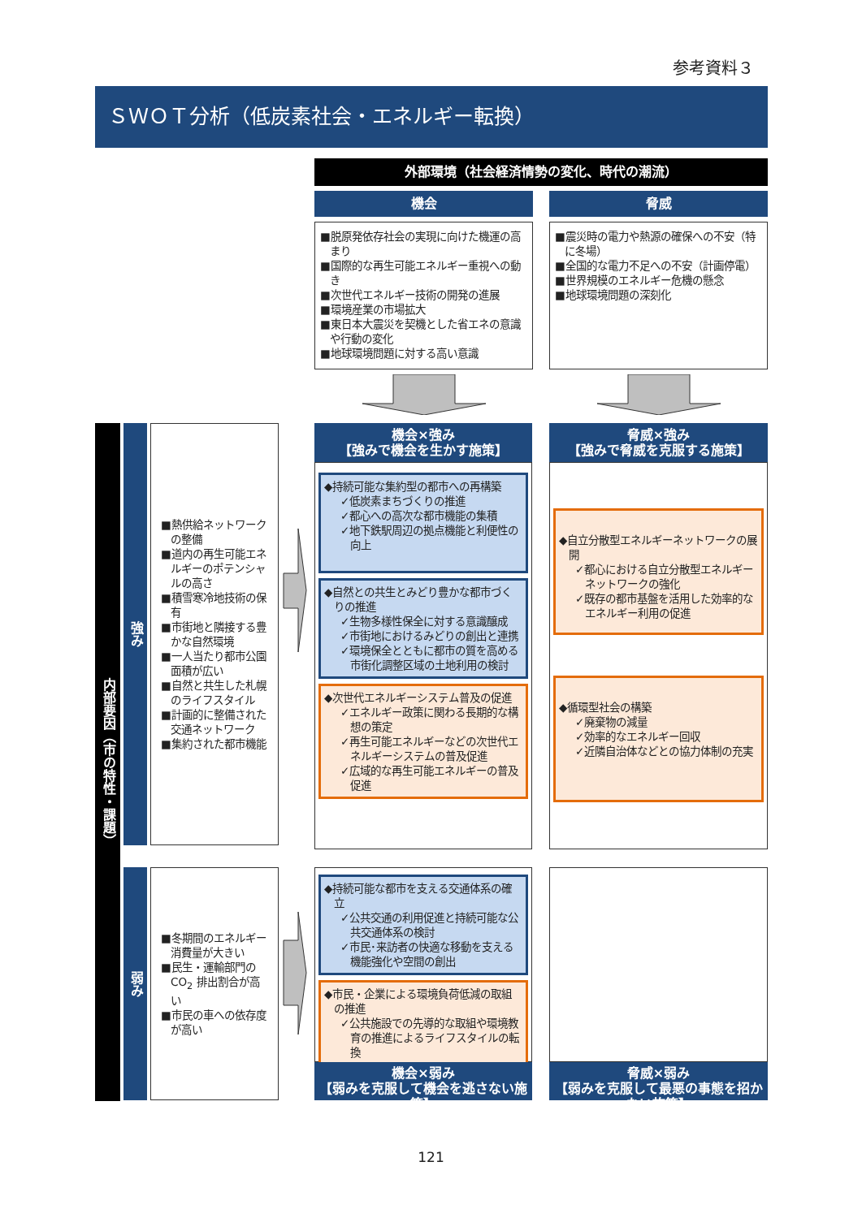参考資料３
ＳＷＯＴ分析（低炭素社会・エネルギー転換）
外部環境（社会経済情勢の変化、時代の潮流）
機会
■脱原発依存社会の実現に向けた機運の高まり
■国際的な再生可能エネルギー重視への動き
■次世代エネルギー技術の開発の進展
■環境産業の市場拡大
■東日本大震災を契機とした省エネの意識や行動の変化
■地球環境問題に対する高い意識
脅威
■震災時の電力や熱源の確保への不安（特に冬場）
■全国的な電力不足への不安（計画停電）
■世界規模のエネルギー危機の懸念
■地球環境問題の深刻化
内部要因（市の特性・課題）
強み
■熱供給ネットワークの整備
■道内の再生可能エネルギーのポテンシャルの高さ
■積雪寒冷地技術の保有
■市街地と隣接する豊かな自然環境
■一人当たり都市公園面積が広い
■自然と共生した札幌のライフスタイル
■計画的に整備された交通ネットワーク
■集約された都市機能
機会×強み
【強みで機会を生かす施策】
◆持続可能な集約型の都市への再構築
✓低炭素まちづくりの推進
✓都心への高次な都市機能の集積
✓地下鉄駅周辺の拠点機能と利便性の向上
◆自然との共生とみどり豊かな都市づくりの推進
✓生物多様性保全に対する意識醸成
✓市街地におけるみどりの創出と連携
✓環境保全とともに都市の質を高める市街化調整区域の土地利用の検討
◆次世代エネルギーシステム普及の促進
✓エネルギー政策に関わる長期的な構想の策定
✓再生可能エネルギーなどの次世代エネルギーシステムの普及促進
✓広域的な再生可能エネルギーの普及促進
脅威×強み
【強みで脅威を克服する施策】
◆自立分散型エネルギーネットワークの展開
✓都心における自立分散型エネルギーネットワークの強化
✓既存の都市基盤を活用した効率的なエネルギー利用の促進
◆循環型社会の構築
✓廃棄物の減量
✓効率的なエネルギー回収
✓近隣自治体などとの協力体制の充実
弱み
■冬期間のエネルギー消費量が大きい
■民生・運輸部門のCO<sub>2</sub> 排出割合が高い
■市民の車への依存度が高い
◆持続可能な都市を支える交通体系の確立
✓公共交通の利用促進と持続可能な公共交通体系の検討
✓市民･来訪者の快適な移動を支える機能強化や空間の創出
◆市民・企業による環境負荷低減の取組の推進
✓公共施設での先導的な取組や環境教育の推進によるライフスタイルの転換
機会×弱み
【弱みを克服して機会を逃さない施策】
脅威×弱み
【弱みを克服して最悪の事態を招かない施策】
121